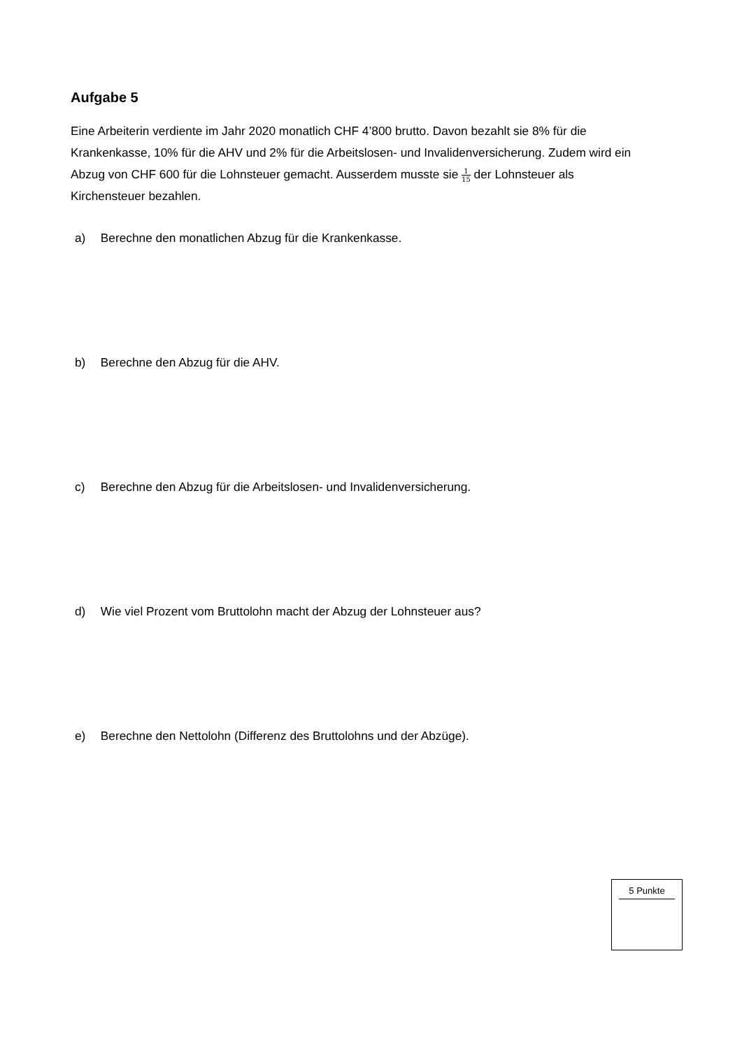Aufgabe 5
Eine Arbeiterin verdiente im Jahr 2020 monatlich CHF 4’800 brutto. Davon bezahlt sie 8% für die Krankenkasse, 10% für die AHV und 2% für die Arbeitslosen- und Invalidenversicherung. Zudem wird ein Abzug von CHF 600 für die Lohnsteuer gemacht. Ausserdem musste sie 1 15 der Lohnsteuer als Kirchensteuer bezahlen.
a) Berechne den monatlichen Abzug für die Krankenkasse.
b) Berechne den Abzug für die AHV.
c) Berechne den Abzug für die Arbeitslosen- und Invalidenversicherung.
d) Wie viel Prozent vom Bruttolohn macht der Abzug der Lohnsteuer aus?
e) Berechne den Nettolohn (Differenz des Bruttolohns und der Abzüge).
5 Punkte